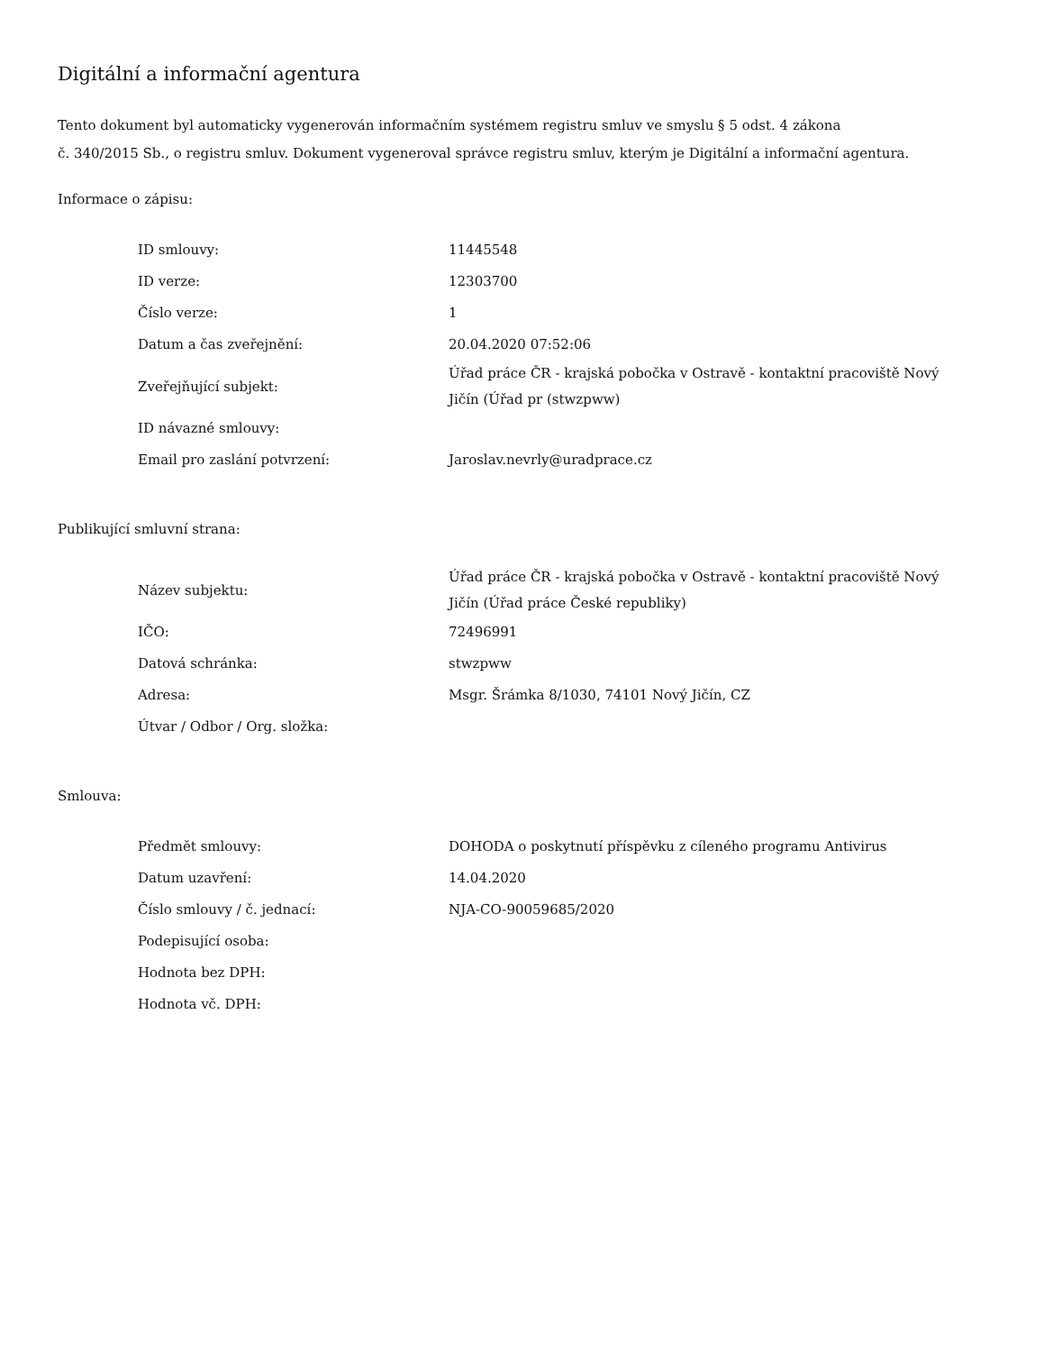Digitální a informační agentura
Tento dokument byl automaticky vygenerován informačním systémem registru smluv ve smyslu § 5 odst. 4 zákona
č. 340/2015 Sb., o registru smluv. Dokument vygeneroval správce registru smluv, kterým je Digitální a informační agentura.
Informace o zápisu:
| ID smlouvy: | 11445548 |
| ID verze: | 12303700 |
| Číslo verze: | 1 |
| Datum a čas zveřejnění: | 20.04.2020 07:52:06 |
| Zveřejňující subjekt: | Úřad práce ČR - krajská pobočka v Ostravě - kontaktní pracoviště Nový Jičín (Úřad pr (stwzpww) |
| ID návazné smlouvy: | |
| Email pro zaslání potvrzení: | Jaroslav.nevrly@uradprace.cz |
Publikující smluvní strana:
| Název subjektu: | Úřad práce ČR - krajská pobočka v Ostravě - kontaktní pracoviště Nový Jičín (Úřad práce České republiky) |
| IČO: | 72496991 |
| Datová schránka: | stwzpww |
| Adresa: | Msgr. Šrámka 8/1030, 74101 Nový Jičín, CZ |
| Útvar / Odbor / Org. složka: | |
Smlouva:
| Předmět smlouvy: | DOHODA o poskytnutí příspěvku z cíleného programu Antivirus |
| Datum uzavření: | 14.04.2020 |
| Číslo smlouvy / č. jednací: | NJA-CO-90059685/2020 |
| Podepisující osoba: | |
| Hodnota bez DPH: | |
| Hodnota vč. DPH: | |